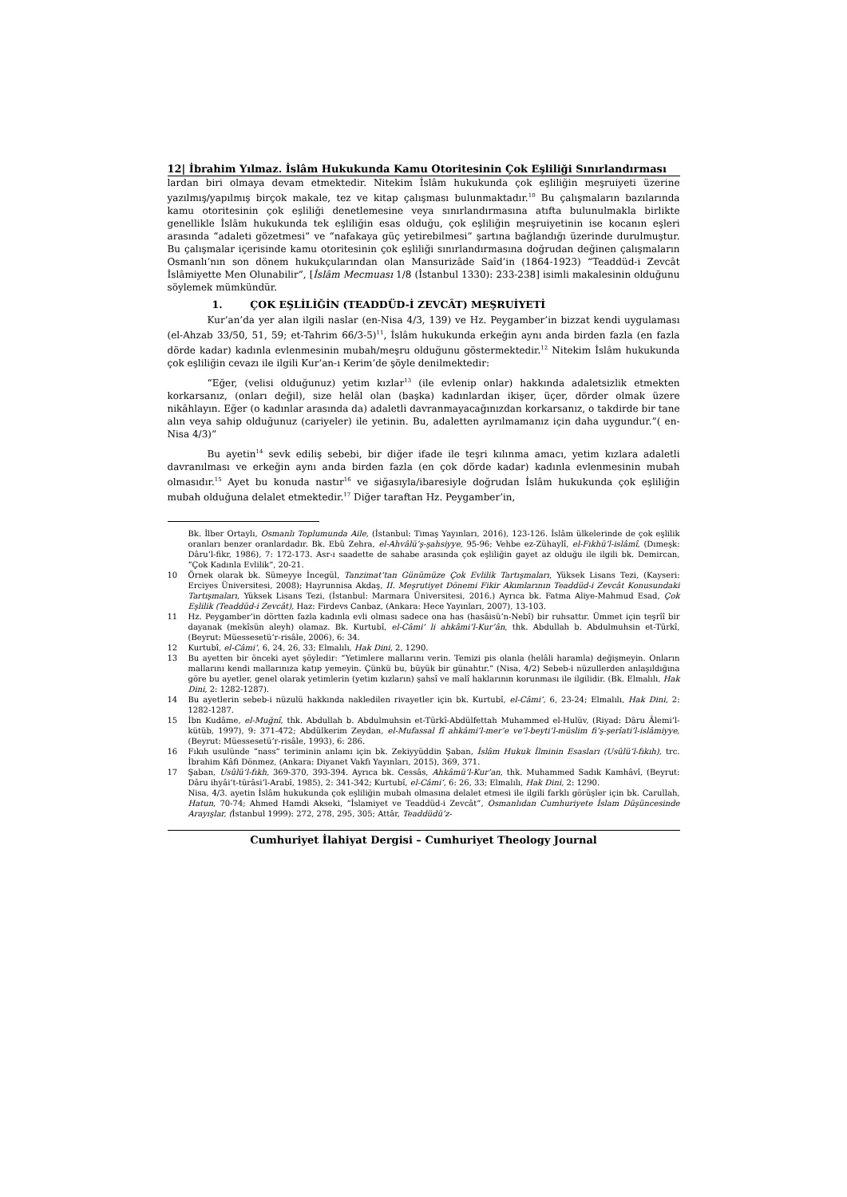12| İbrahim Yılmaz. İslâm Hukukunda Kamu Otoritesinin Çok Eşliliği Sınırlandırması
lardan biri olmaya devam etmektedir. Nitekim İslâm hukukunda çok eşliliğin meşruiyeti üzerine yazılmış/yapılmış birçok makale, tez ve kitap çalışması bulunmaktadır.<sup>10</sup> Bu çalışmaların bazılarında kamu otoritesinin çok eşliliği denetlemesine veya sınırlandırmasına atıfta bulunulmakla birlikte genellikle İslâm hukukunda tek eşliliğin esas olduğu, çok eşliliğin meşruiyetinin ise kocanın eşleri arasında “adaleti gözetmesi” ve “nafakaya güç yetirebilmesi” şartına bağlandığı üzerinde durulmuştur. Bu çalışmalar içerisinde kamu otoritesinin çok eşliliği sınırlandırmasına doğrudan değinen çalışmaların Osmanlı’nın son dönem hukukçularından olan Mansurizâde Saîd’in (1864-1923) “Teaddüd-i Zevcât İslâmiyette Men Olunabilir”, [İslâm Mecmuası 1/8 (İstanbul 1330): 233-238] isimli makalesinin olduğunu söylemek mümkündür.
1. ÇOK EŞLİLİĞİN (TEADDÜD-İ ZEVCÂT) MEŞRUİYETİ
Kur’an’da yer alan ilgili naslar (en-Nisa 4/3, 139) ve Hz. Peygamber’in bizzat kendi uygulaması (el-Ahzab 33/50, 51, 59; et-Tahrim 66/3-5)<sup>11</sup>, İslâm hukukunda erkeğin aynı anda birden fazla (en fazla dörde kadar) kadınla evlenmesinin mubah/meşru olduğunu göstermektedir.<sup>12</sup> Nitekim İslâm hukukunda çok eşliliğin cevazı ile ilgili Kur’an-ı Kerim’de şöyle denilmektedir:
“Eğer, (velisi olduğunuz) yetim kızlar<sup>13</sup> (ile evlenip onlar) hakkında adaletsizlik etmekten korkarsanız, (onları değil), size helâl olan (başka) kadınlardan ikişer, üçer, dörder olmak üzere nikâhlayın. Eğer (o kadınlar arasında da) adaletli davranmayacağınızdan korkarsanız, o takdirde bir tane alın veya sahip olduğunuz (cariyeler) ile yetinin. Bu, adaletten ayrılmamanız için daha uygundur.”( en-Nisa 4/3)”
Bu ayetin<sup>14</sup> sevk ediliş sebebi, bir diğer ifade ile teşri kılınma amacı, yetim kızlara adaletli davranılması ve erkeğin aynı anda birden fazla (en çok dörde kadar) kadınla evlenmesinin mubah olmasıdır.<sup>15</sup> Ayet bu konuda nastır<sup>16</sup> ve siğasıyla/ibaresiyle doğrudan İslâm hukukunda çok eşliliğin mubah olduğuna delalet etmektedir.<sup>17</sup> Diğer taraftan Hz. Peygamber’in,
Bk. İlber Ortaylı, Osmanlı Toplumunda Aile, (İstanbul: Timaş Yayınları, 2016), 123-126. İslâm ülkelerinde de çok eşlilik oranları benzer oranlardadır. Bk. Ebû Zehra, el-Ahvâlü’ş-şahsiyye, 95-96; Vehbe ez-Zühaylî, el-Fıkhü’l-islâmî, (Dımeşk: Dâru’l-fikr, 1986), 7: 172-173. Asr-ı saadette de sahabe arasında çok eşliliğin gayet az olduğu ile ilgili bk. Demircan, “Çok Kadınla Evlilik”, 20-21.
10 Örnek olarak bk. Sümeyye İncegül, Tanzimat’tan Günümüze Çok Evlilik Tartışmaları, Yüksek Lisans Tezi, (Kayseri: Erciyes Üniversitesi, 2008); Hayrunnisa Akdaş, II. Meşrutiyet Dönemi Fikir Akımlarının Teaddüd-i Zevcât Konusundaki Tartışmaları, Yüksek Lisans Tezi, (İstanbul: Marmara Üniversitesi, 2016.) Ayrıca bk. Fatma Aliye-Mahmud Esad, Çok Eşlilik (Teaddüd-i Zevcât), Haz: Firdevs Canbaz, (Ankara: Hece Yayınları, 2007), 13-103.
11 Hz. Peygamber’in dörtten fazla kadınla evli olması sadece ona has (hasâisü’n-Nebî) bir ruhsattır. Ümmet için teşrîî bir dayanak (mekîsün aleyh) olamaz. Bk. Kurtubî, el-Câmi’ li ahkâmi’l-Kur’ân, thk. Abdullah b. Abdulmuhsin et-Türkî, (Beyrut: Müessesetü’r-risâle, 2006), 6: 34.
12 Kurtubî, el-Câmi’, 6, 24, 26, 33; Elmalılı, Hak Dini, 2, 1290.
13 Bu ayetten bir önceki ayet şöyledir: “Yetimlere mallarını verin. Temizi pis olanla (helâli haramla) değişmeyin. Onların mallarını kendi mallarınıza katıp yemeyin. Çünkü bu, büyük bir günahtır.” (Nisa, 4/2) Sebeb-i nüzullerden anlaşıldığına göre bu ayetler, genel olarak yetimlerin (yetim kızların) şahsî ve malî haklarının korunması ile ilgilidir. (Bk. Elmalılı, Hak Dini, 2: 1282-1287).
14 Bu ayetlerin sebeb-i nüzulü hakkında nakledilen rivayetler için bk. Kurtubî, el-Câmi’, 6, 23-24; Elmalılı, Hak Dini, 2: 1282-1287.
15 İbn Kudâme, el-Muğnî, thk. Abdullah b. Abdulmuhsin et-Türkî-Abdülfettah Muhammed el-Hulüv, (Riyad: Dâru Âlemi’l-kütüb, 1997), 9: 371-472; Abdülkerim Zeydan, el-Mufassal fî ahkâmi’l-mer’e ve’l-beyti’l-müslim fi’ş-şerîati’l-islâmiyye, (Beyrut: Müessesetü’r-risâle, 1993), 6: 286.
16 Fıkıh usulünde “nass” teriminin anlamı için bk. Zekiyyüddin Şaban, İslâm Hukuk İlminin Esasları (Usûlü’l-fıkıh), trc. İbrahim Kâfi Dönmez, (Ankara: Diyanet Vakfı Yayınları, 2015), 369, 371.
17 Şaban, Usûlü’l-fıkh, 369-370, 393-394. Ayrıca bk. Cessâs, Ahkâmü’l-Kur’an, thk. Muhammed Sadık Kamhâvî, (Beyrut: Dâru ihyâi’t-türâsi’l-Arabî, 1985), 2: 341-342; Kurtubî, el-Câmi’, 6: 26, 33; Elmalılı, Hak Dini, 2: 1290.
Nisa, 4/3. ayetin İslâm hukukunda çok eşliliğin mubah olmasına delalet etmesi ile ilgili farklı görüşler için bk. Carullah, Hatun, 70-74; Ahmed Hamdi Akseki, “İslamiyet ve Teaddüd-i Zevcât”, Osmanlıdan Cumhuriyete İslam Düşüncesinde Arayışlar, (İstanbul 1999): 272, 278, 295, 305; Attâr, Teaddüdü’z-
Cumhuriyet İlahiyat Dergisi – Cumhuriyet Theology Journal